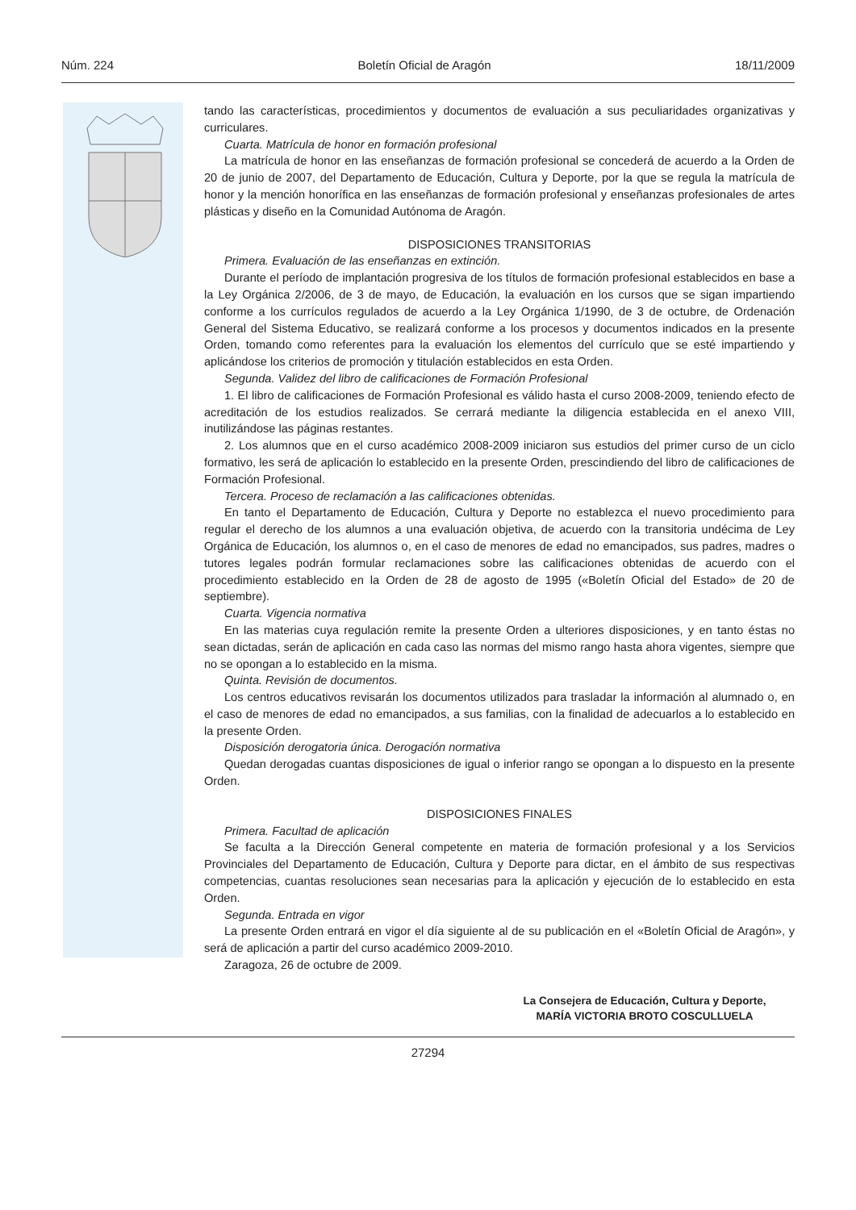Núm. 224 Boletín Oficial de Aragón 18/11/2009
tando las características, procedimientos y documentos de evaluación a sus peculiaridades organizativas y curriculares.
Cuarta. Matrícula de honor en formación profesional
La matrícula de honor en las enseñanzas de formación profesional se concederá de acuerdo a la Orden de 20 de junio de 2007, del Departamento de Educación, Cultura y Deporte, por la que se regula la matrícula de honor y la mención honorífica en las enseñanzas de formación profesional y enseñanzas profesionales de artes plásticas y diseño en la Comunidad Autónoma de Aragón.
DISPOSICIONES TRANSITORIAS
Primera. Evaluación de las enseñanzas en extinción.
Durante el período de implantación progresiva de los títulos de formación profesional establecidos en base a la Ley Orgánica 2/2006, de 3 de mayo, de Educación, la evaluación en los cursos que se sigan impartiendo conforme a los currículos regulados de acuerdo a la Ley Orgánica 1/1990, de 3 de octubre, de Ordenación General del Sistema Educativo, se realizará conforme a los procesos y documentos indicados en la presente Orden, tomando como referentes para la evaluación los elementos del currículo que se esté impartiendo y aplicándose los criterios de promoción y titulación establecidos en esta Orden.
Segunda. Validez del libro de calificaciones de Formación Profesional
1. El libro de calificaciones de Formación Profesional es válido hasta el curso 2008-2009, teniendo efecto de acreditación de los estudios realizados. Se cerrará mediante la diligencia establecida en el anexo VIII, inutilizándose las páginas restantes.
2. Los alumnos que en el curso académico 2008-2009 iniciaron sus estudios del primer curso de un ciclo formativo, les será de aplicación lo establecido en la presente Orden, prescindiendo del libro de calificaciones de Formación Profesional.
Tercera. Proceso de reclamación a las calificaciones obtenidas.
En tanto el Departamento de Educación, Cultura y Deporte no establezca el nuevo procedimiento para regular el derecho de los alumnos a una evaluación objetiva, de acuerdo con la transitoria undécima de Ley Orgánica de Educación, los alumnos o, en el caso de menores de edad no emancipados, sus padres, madres o tutores legales podrán formular reclamaciones sobre las calificaciones obtenidas de acuerdo con el procedimiento establecido en la Orden de 28 de agosto de 1995 («Boletín Oficial del Estado» de 20 de septiembre).
Cuarta. Vigencia normativa
En las materias cuya regulación remite la presente Orden a ulteriores disposiciones, y en tanto éstas no sean dictadas, serán de aplicación en cada caso las normas del mismo rango hasta ahora vigentes, siempre que no se opongan a lo establecido en la misma.
Quinta. Revisión de documentos.
Los centros educativos revisarán los documentos utilizados para trasladar la información al alumnado o, en el caso de menores de edad no emancipados, a sus familias, con la finalidad de adecuarlos a lo establecido en la presente Orden.
Disposición derogatoria única. Derogación normativa
Quedan derogadas cuantas disposiciones de igual o inferior rango se opongan a lo dispuesto en la presente Orden.
DISPOSICIONES FINALES
Primera. Facultad de aplicación
Se faculta a la Dirección General competente en materia de formación profesional y a los Servicios Provinciales del Departamento de Educación, Cultura y Deporte para dictar, en el ámbito de sus respectivas competencias, cuantas resoluciones sean necesarias para la aplicación y ejecución de lo establecido en esta Orden.
Segunda. Entrada en vigor
La presente Orden entrará en vigor el día siguiente al de su publicación en el «Boletín Oficial de Aragón», y será de aplicación a partir del curso académico 2009-2010.
Zaragoza, 26 de octubre de 2009.
La Consejera de Educación, Cultura y Deporte,
MARÍA VICTORIA BROTO COSCULLUELA
27294